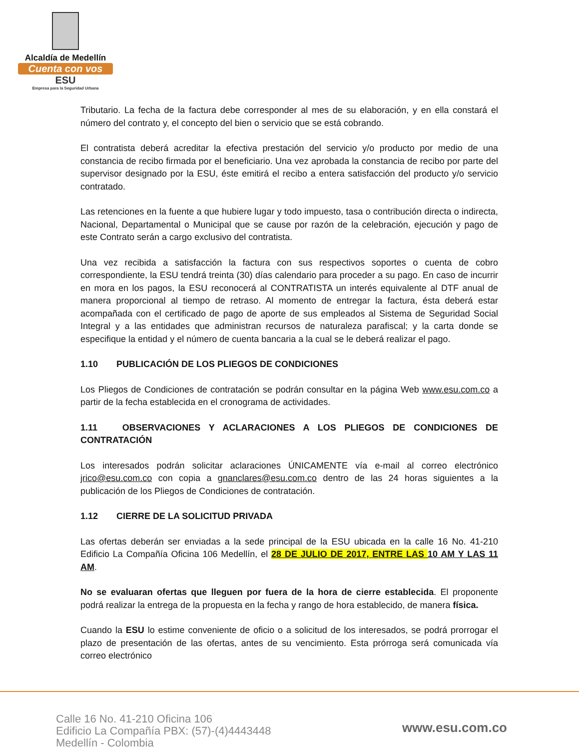Alcaldía de Medellín
Cuenta con vos
ESU
Empresa para la Seguridad Urbana
Tributario. La fecha de la factura debe corresponder al mes de su elaboración, y en ella constará el número del contrato y, el concepto del bien o servicio que se está cobrando.
El contratista deberá acreditar la efectiva prestación del servicio y/o producto por medio de una constancia de recibo firmada por el beneficiario. Una vez aprobada la constancia de recibo por parte del supervisor designado por la ESU, éste emitirá el recibo a entera satisfacción del producto y/o servicio contratado.
Las retenciones en la fuente a que hubiere lugar y todo impuesto, tasa o contribución directa o indirecta, Nacional, Departamental o Municipal que se cause por razón de la celebración, ejecución y pago de este Contrato serán a cargo exclusivo del contratista.
Una vez recibida a satisfacción la factura con sus respectivos soportes o cuenta de cobro correspondiente, la ESU tendrá treinta (30) días calendario para proceder a su pago. En caso de incurrir en mora en los pagos, la ESU reconocerá al CONTRATISTA un interés equivalente al DTF anual de manera proporcional al tiempo de retraso. Al momento de entregar la factura, ésta deberá estar acompañada con el certificado de pago de aporte de sus empleados al Sistema de Seguridad Social Integral y a las entidades que administran recursos de naturaleza parafiscal; y la carta donde se especifique la entidad y el número de cuenta bancaria a la cual se le deberá realizar el pago.
1.10 PUBLICACIÓN DE LOS PLIEGOS DE CONDICIONES
Los Pliegos de Condiciones de contratación se podrán consultar en la página Web www.esu.com.co a partir de la fecha establecida en el cronograma de actividades.
1.11 OBSERVACIONES Y ACLARACIONES A LOS PLIEGOS DE CONDICIONES DE CONTRATACIÓN
Los interesados podrán solicitar aclaraciones ÚNICAMENTE vía e-mail al correo electrónico jrico@esu.com.co con copia a gnanclares@esu.com.co dentro de las 24 horas siguientes a la publicación de los Pliegos de Condiciones de contratación.
1.12 CIERRE DE LA SOLICITUD PRIVADA
Las ofertas deberán ser enviadas a la sede principal de la ESU ubicada en la calle 16 No. 41-210 Edificio La Compañía Oficina 106 Medellín, el 28 DE JULIO DE 2017, ENTRE LAS 10 AM Y LAS 11 AM.
No se evaluaran ofertas que lleguen por fuera de la hora de cierre establecida. El proponente podrá realizar la entrega de la propuesta en la fecha y rango de hora establecido, de manera física.
Cuando la ESU lo estime conveniente de oficio o a solicitud de los interesados, se podrá prorrogar el plazo de presentación de las ofertas, antes de su vencimiento. Esta prórroga será comunicada vía correo electrónico
Calle 16 No. 41-210 Oficina 106
Edificio La Compañía PBX: (57)-(4)4443448
Medellín - Colombia
www.esu.com.co